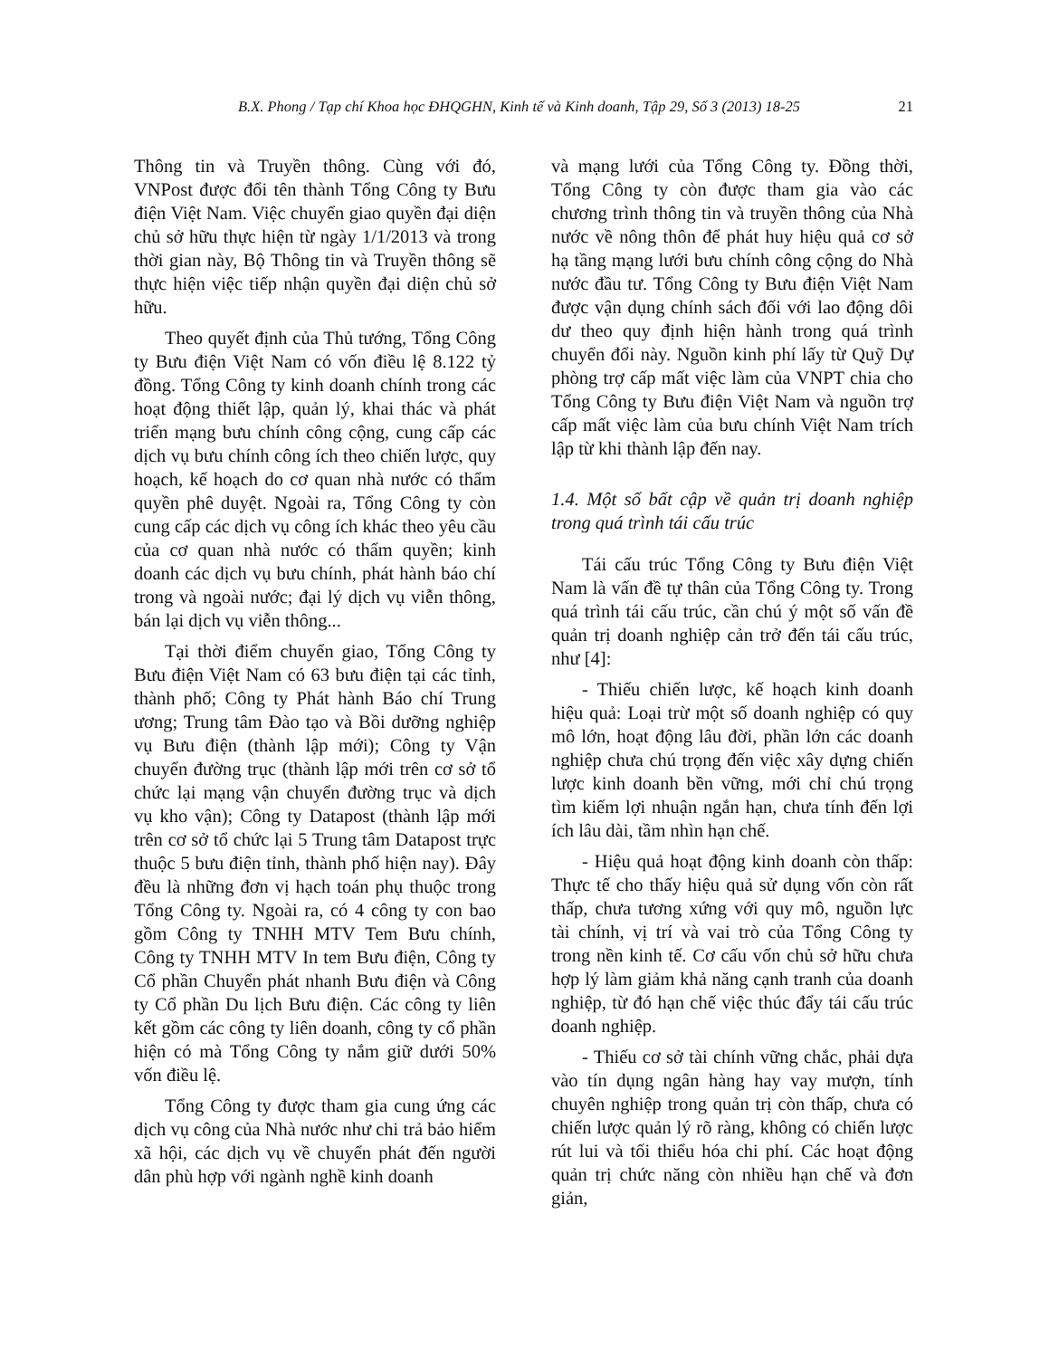B.X. Phong / Tạp chí Khoa học ĐHQGHN, Kinh tế và Kinh doanh, Tập 29, Số 3 (2013) 18-25 21
Thông tin và Truyền thông. Cùng với đó, VNPost được đổi tên thành Tổng Công ty Bưu điện Việt Nam. Việc chuyển giao quyền đại diện chủ sở hữu thực hiện từ ngày 1/1/2013 và trong thời gian này, Bộ Thông tin và Truyền thông sẽ thực hiện việc tiếp nhận quyền đại diện chủ sở hữu.
Theo quyết định của Thủ tướng, Tổng Công ty Bưu điện Việt Nam có vốn điều lệ 8.122 tỷ đồng. Tổng Công ty kinh doanh chính trong các hoạt động thiết lập, quản lý, khai thác và phát triển mạng bưu chính công cộng, cung cấp các dịch vụ bưu chính công ích theo chiến lược, quy hoạch, kế hoạch do cơ quan nhà nước có thẩm quyền phê duyệt. Ngoài ra, Tổng Công ty còn cung cấp các dịch vụ công ích khác theo yêu cầu của cơ quan nhà nước có thẩm quyền; kinh doanh các dịch vụ bưu chính, phát hành báo chí trong và ngoài nước; đại lý dịch vụ viễn thông, bán lại dịch vụ viễn thông...
Tại thời điểm chuyển giao, Tổng Công ty Bưu điện Việt Nam có 63 bưu điện tại các tỉnh, thành phố; Công ty Phát hành Báo chí Trung ương; Trung tâm Đào tạo và Bồi dưỡng nghiệp vụ Bưu điện (thành lập mới); Công ty Vận chuyển đường trục (thành lập mới trên cơ sở tổ chức lại mạng vận chuyển đường trục và dịch vụ kho vận); Công ty Datapost (thành lập mới trên cơ sở tổ chức lại 5 Trung tâm Datapost trực thuộc 5 bưu điện tỉnh, thành phố hiện nay). Đây đều là những đơn vị hạch toán phụ thuộc trong Tổng Công ty. Ngoài ra, có 4 công ty con bao gồm Công ty TNHH MTV Tem Bưu chính, Công ty TNHH MTV In tem Bưu điện, Công ty Cổ phần Chuyển phát nhanh Bưu điện và Công ty Cổ phần Du lịch Bưu điện. Các công ty liên kết gồm các công ty liên doanh, công ty cổ phần hiện có mà Tổng Công ty nắm giữ dưới 50% vốn điều lệ.
Tổng Công ty được tham gia cung ứng các dịch vụ công của Nhà nước như chi trả bảo hiểm xã hội, các dịch vụ về chuyển phát đến người dân phù hợp với ngành nghề kinh doanh
và mạng lưới của Tổng Công ty. Đồng thời, Tổng Công ty còn được tham gia vào các chương trình thông tin và truyền thông của Nhà nước về nông thôn để phát huy hiệu quả cơ sở hạ tầng mạng lưới bưu chính công cộng do Nhà nước đầu tư. Tổng Công ty Bưu điện Việt Nam được vận dụng chính sách đối với lao động dôi dư theo quy định hiện hành trong quá trình chuyển đổi này. Nguồn kinh phí lấy từ Quỹ Dự phòng trợ cấp mất việc làm của VNPT chia cho Tổng Công ty Bưu điện Việt Nam và nguồn trợ cấp mất việc làm của bưu chính Việt Nam trích lập từ khi thành lập đến nay.
1.4. Một số bất cập về quản trị doanh nghiệp trong quá trình tái cấu trúc
Tái cấu trúc Tổng Công ty Bưu điện Việt Nam là vấn đề tự thân của Tổng Công ty. Trong quá trình tái cấu trúc, cần chú ý một số vấn đề quản trị doanh nghiệp cản trở đến tái cấu trúc, như [4]:
- Thiếu chiến lược, kế hoạch kinh doanh hiệu quả: Loại trừ một số doanh nghiệp có quy mô lớn, hoạt động lâu đời, phần lớn các doanh nghiệp chưa chú trọng đến việc xây dựng chiến lược kinh doanh bền vững, mới chỉ chú trọng tìm kiếm lợi nhuận ngắn hạn, chưa tính đến lợi ích lâu dài, tầm nhìn hạn chế.
- Hiệu quả hoạt động kinh doanh còn thấp: Thực tế cho thấy hiệu quả sử dụng vốn còn rất thấp, chưa tương xứng với quy mô, nguồn lực tài chính, vị trí và vai trò của Tổng Công ty trong nền kinh tế. Cơ cấu vốn chủ sở hữu chưa hợp lý làm giảm khả năng cạnh tranh của doanh nghiệp, từ đó hạn chế việc thúc đẩy tái cấu trúc doanh nghiệp.
- Thiếu cơ sở tài chính vững chắc, phải dựa vào tín dụng ngân hàng hay vay mượn, tính chuyên nghiệp trong quản trị còn thấp, chưa có chiến lược quản lý rõ ràng, không có chiến lược rút lui và tối thiểu hóa chi phí. Các hoạt động quản trị chức năng còn nhiều hạn chế và đơn giản,